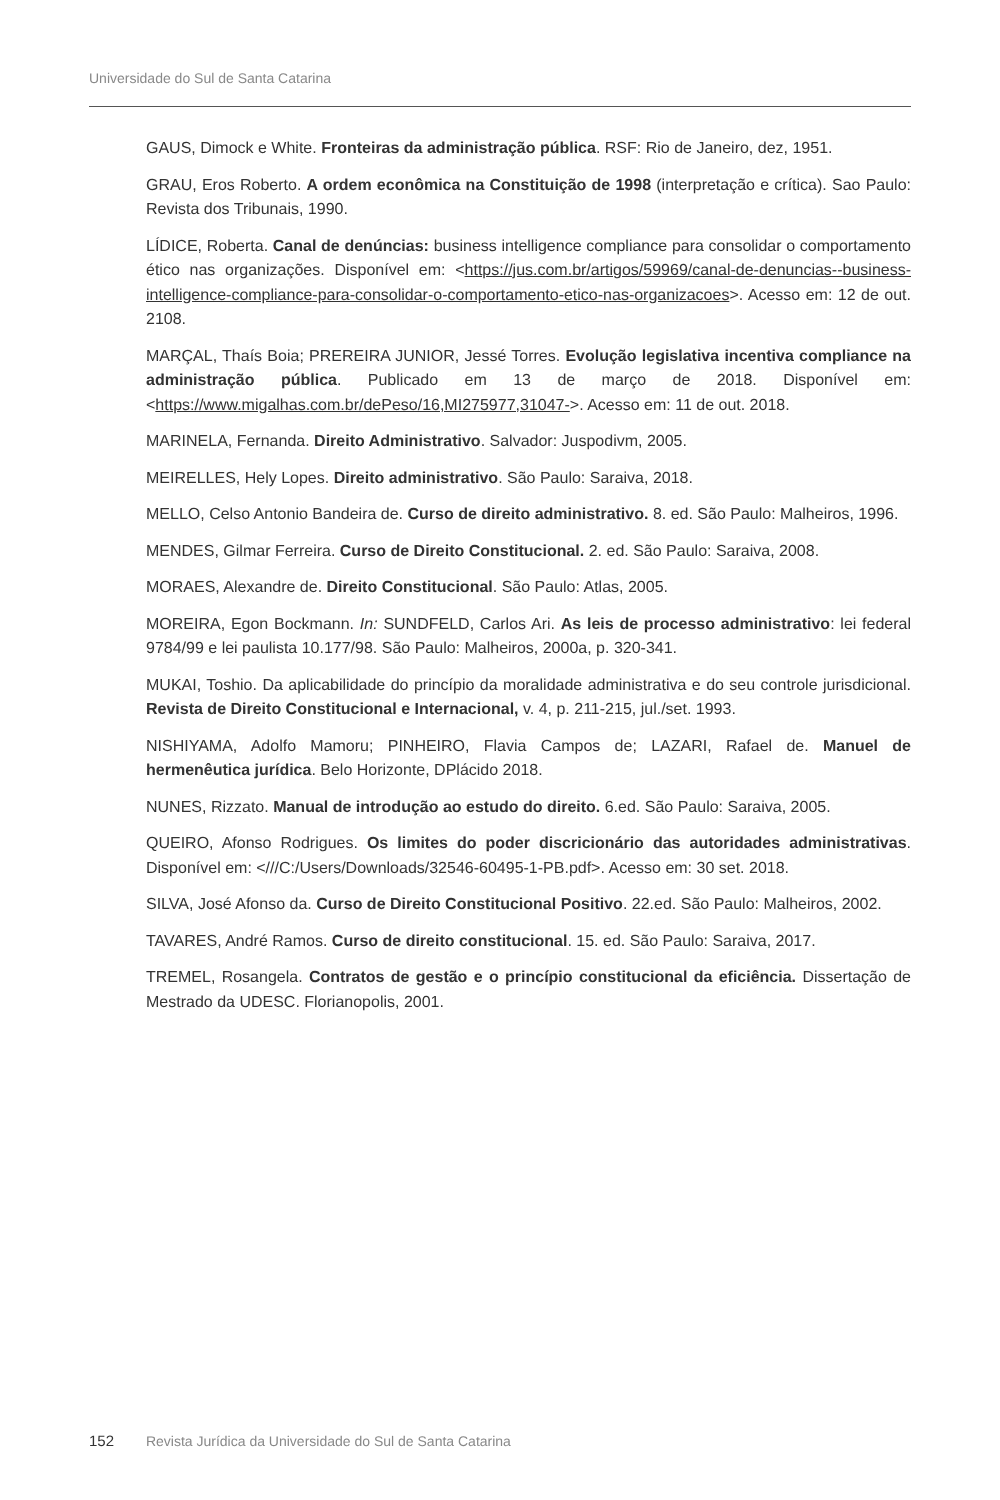Universidade do Sul de Santa Catarina
GAUS, Dimock e White. Fronteiras da administração pública. RSF: Rio de Janeiro, dez, 1951.
GRAU, Eros Roberto. A ordem econômica na Constituição de 1998 (interpretação e crítica). Sao Paulo: Revista dos Tribunais, 1990.
LÍDICE, Roberta. Canal de denúncias: business intelligence compliance para consolidar o comportamento ético nas organizações. Disponível em: <https://jus.com.br/artigos/59969/canal-de-denuncias--business-intelligence-compliance-para-consolidar-o-comportamento-etico-nas-organizacoes>. Acesso em: 12 de out. 2108.
MARÇAL, Thaís Boia; PREREIRA JUNIOR, Jessé Torres. Evolução legislativa incentiva compliance na administração pública. Publicado em 13 de março de 2018. Disponível em: <https://www.migalhas.com.br/dePeso/16,MI275977,31047->. Acesso em: 11 de out. 2018.
MARINELA, Fernanda. Direito Administrativo. Salvador: Juspodivm, 2005.
MEIRELLES, Hely Lopes. Direito administrativo. São Paulo: Saraiva, 2018.
MELLO, Celso Antonio Bandeira de. Curso de direito administrativo. 8. ed. São Paulo: Malheiros, 1996.
MENDES, Gilmar Ferreira. Curso de Direito Constitucional. 2. ed. São Paulo: Saraiva, 2008.
MORAES, Alexandre de. Direito Constitucional. São Paulo: Atlas, 2005.
MOREIRA, Egon Bockmann. In: SUNDFELD, Carlos Ari. As leis de processo administrativo: lei federal 9784/99 e lei paulista 10.177/98. São Paulo: Malheiros, 2000a, p. 320-341.
MUKAI, Toshio. Da aplicabilidade do princípio da moralidade administrativa e do seu controle jurisdicional. Revista de Direito Constitucional e Internacional, v. 4, p. 211-215, jul./set. 1993.
NISHIYAMA, Adolfo Mamoru; PINHEIRO, Flavia Campos de; LAZARI, Rafael de. Manuel de hermenêutica jurídica. Belo Horizonte, DPlácido 2018.
NUNES, Rizzato. Manual de introdução ao estudo do direito. 6.ed. São Paulo: Saraiva, 2005.
QUEIRO, Afonso Rodrigues. Os limites do poder discricionário das autoridades administrativas. Disponível em: <///C:/Users/Downloads/32546-60495-1-PB.pdf>. Acesso em: 30 set. 2018.
SILVA, José Afonso da. Curso de Direito Constitucional Positivo. 22.ed. São Paulo: Malheiros, 2002.
TAVARES, André Ramos. Curso de direito constitucional. 15. ed. São Paulo: Saraiva, 2017.
TREMEL, Rosangela. Contratos de gestão e o princípio constitucional da eficiência. Dissertação de Mestrado da UDESC. Florianopolis, 2001.
152 Revista Jurídica da Universidade do Sul de Santa Catarina